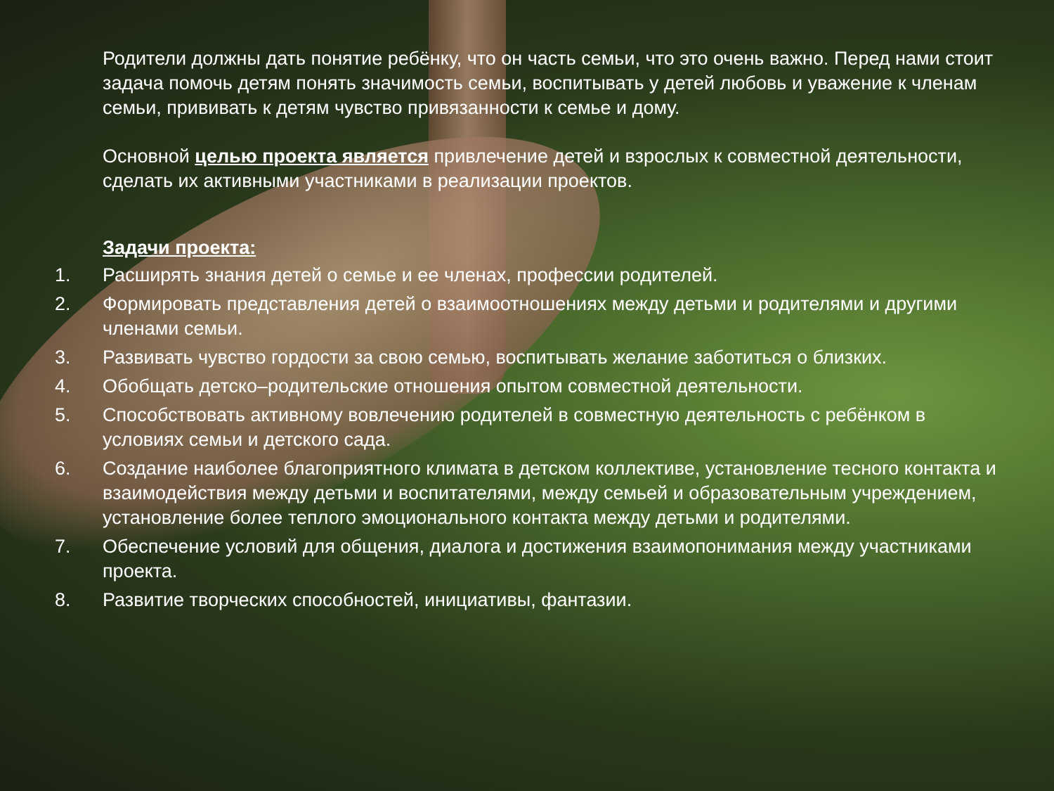Родители должны дать понятие ребёнку, что он часть семьи, что это очень важно. Перед нами стоит задача помочь детям понять значимость семьи, воспитывать у детей любовь и уважение к членам семьи, прививать к детям чувство привязанности к семье и дому.
Основной целью проекта является привлечение детей и взрослых к совместной деятельности, сделать их активными участниками в реализации проектов.
Задачи проекта:
1. Расширять знания детей о семье и ее членах, профессии родителей.
2. Формировать представления детей о взаимоотношениях между детьми и родителями и другими членами семьи.
3. Развивать чувство гордости за свою семью, воспитывать желание заботиться о близких.
4. Обобщать детско–родительские отношения опытом совместной деятельности.
5. Способствовать активному вовлечению родителей в совместную деятельность с ребёнком в условиях семьи и детского сада.
6. Создание наиболее благоприятного климата в детском коллективе, установление тесного контакта и взаимодействия между детьми и воспитателями, между семьей и образовательным учреждением, установление более теплого эмоционального контакта между детьми и родителями.
7. Обеспечение условий для общения, диалога и достижения взаимопонимания между участниками проекта.
8. Развитие творческих способностей, инициативы, фантазии.